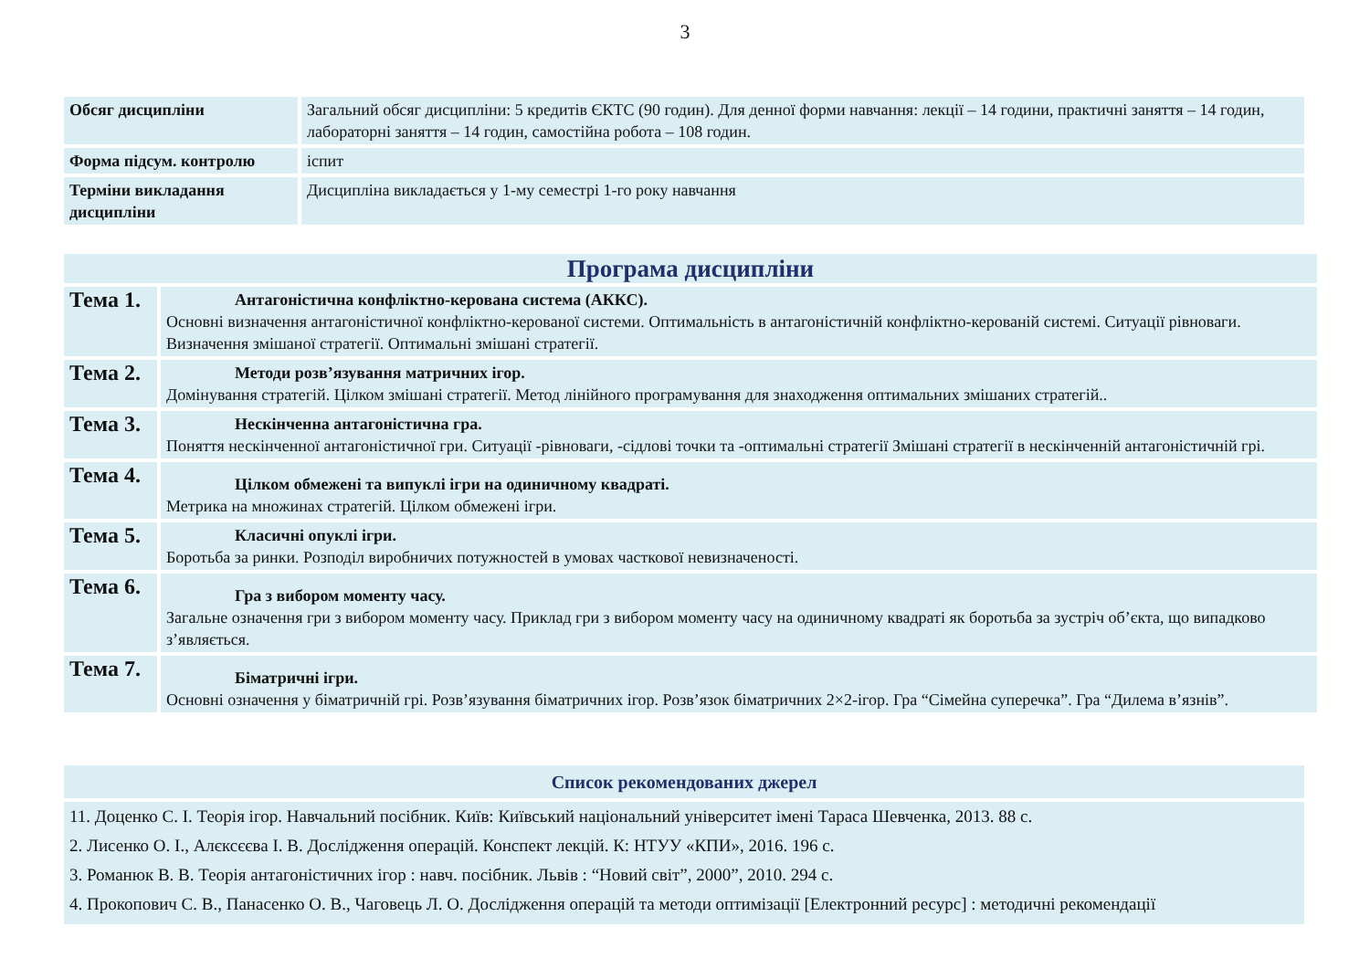3
| Обсяг дисципліни | Загальний обсяг дисципліни: 5 кредитів ЄКТС (90 годин). Для денної форми навчання: лекції – 14 години, практичні заняття – 14 годин, лабораторні заняття – 14 годин, самостійна робота – 108 годин. |
| Форма підсум. контролю | іспит |
| Терміни викладання дисципліни | Дисципліна викладається у 1-му семестрі 1-го року навчання |
| Програма дисципліни | |
| Тема 1. | Антагоністична конфліктно-керована система (АККС). Основні визначення антагоністичної конфліктно-керованої системи. Оптимальність в антагоністичній конфліктно-керованій системі. Ситуації рівноваги. Визначення змішаної стратегії. Оптимальні змішані стратегії. |
| Тема 2. | Методи розв’язування матричних ігор. Домінування стратегій. Цілком змішані стратегії. Метод лінійного програмування для знаходження оптимальних змішаних стратегій.. |
| Тема 3. | Нескінченна антагоністична гра. Поняття нескінченної антагоністичної гри. Ситуації -рівноваги, -сідлові точки та -оптимальні стратегії Змішані стратегії в нескінченній антагоністичній грі. |
| Тема 4. | Цілком обмежені та випуклі ігри на одиничному квадраті. Метрика на множинах стратегій. Цілком обмежені ігри. |
| Тема 5. | Класичні опуклі ігри. Боротьба за ринки. Розподіл виробничих потужностей в умовах часткової невизначеності. |
| Тема 6. | Гра з вибором моменту часу. Загальне означення гри з вибором моменту часу. Приклад гри з вибором моменту часу на одиничному квадраті як боротьба за зустріч об’єкта, що випадково з’являється. |
| Тема 7. | Біматричні ігри. Основні означення у біматричній грі. Розв’язування біматричних ігор. Розв’язок біматричних 2×2-ігор. Гра “Сімейна суперечка”. Гра “Дилема в’язнів”. |
| Список рекомендованих джерел |
| 11. Доценко С. І. Теорія ігор. Навчальний посібник. Київ: Київський національний університет імені Тараса Шевченка, 2013. 88 с. 2. Лисенко О. І., Алєксєєва І. В. Дослідження операцій. Конспект лекцій. К: НТУУ «КПИ», 2016. 196 с. 3. Романюк В. В. Теорія антагоністичних ігор : навч. посібник. Львів : “Новий світ”, 2000”, 2010. 294 с. 4. Прокопович С. В., Панасенко О. В., Чаговець Л. О. Дослідження операцій та методи оптимізації [Електронний ресурс] : методичні рекомендації |